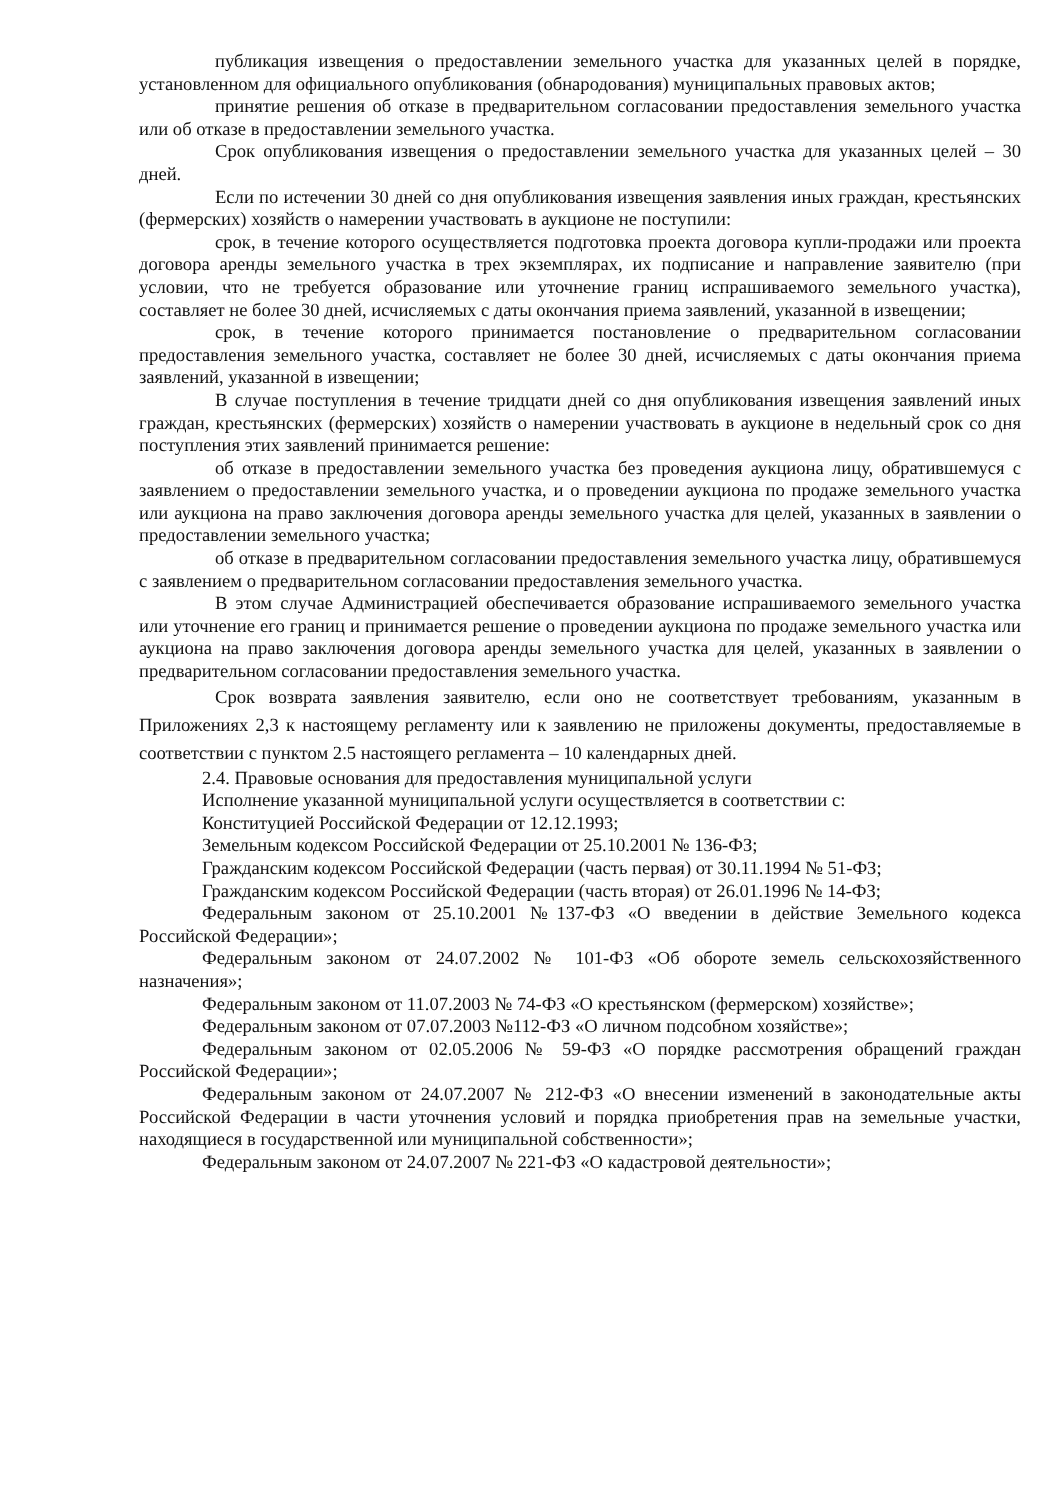публикация извещения о предоставлении земельного участка для указанных целей в порядке, установленном для официального опубликования (обнародования) муниципальных правовых актов;
принятие решения об отказе в предварительном согласовании предоставления земельного участка или об отказе в предоставлении земельного участка.
Срок опубликования извещения о предоставлении земельного участка для указанных целей – 30 дней.
Если по истечении 30 дней со дня опубликования извещения заявления иных граждан, крестьянских (фермерских) хозяйств о намерении участвовать в аукционе не поступили:
срок, в течение которого осуществляется подготовка проекта договора купли-продажи или проекта договора аренды земельного участка в трех экземплярах, их подписание и направление заявителю (при условии, что не требуется образование или уточнение границ испрашиваемого земельного участка), составляет не более 30 дней, исчисляемых с даты окончания приема заявлений, указанной в извещении;
срок, в течение которого принимается постановление о предварительном согласовании предоставления земельного участка, составляет не более 30 дней, исчисляемых с даты окончания приема заявлений, указанной в извещении;
В случае поступления в течение тридцати дней со дня опубликования извещения заявлений иных граждан, крестьянских (фермерских) хозяйств о намерении участвовать в аукционе в недельный срок со дня поступления этих заявлений принимается решение:
об отказе в предоставлении земельного участка без проведения аукциона лицу, обратившемуся с заявлением о предоставлении земельного участка, и о проведении аукциона по продаже земельного участка или аукциона на право заключения договора аренды земельного участка для целей, указанных в заявлении о предоставлении земельного участка;
об отказе в предварительном согласовании предоставления земельного участка лицу, обратившемуся с заявлением о предварительном согласовании предоставления земельного участка.
В этом случае Администрацией обеспечивается образование испрашиваемого земельного участка или уточнение его границ и принимается решение о проведении аукциона по продаже земельного участка или аукциона на право заключения договора аренды земельного участка для целей, указанных в заявлении о предварительном согласовании предоставления земельного участка.
Срок возврата заявления заявителю, если оно не соответствует требованиям, указанным в Приложениях 2,3 к настоящему регламенту или к заявлению не приложены документы, предоставляемые в соответствии с пунктом 2.5 настоящего регламента – 10 календарных дней.
2.4. Правовые основания для предоставления муниципальной услуги
Исполнение указанной муниципальной услуги осуществляется в соответствии с:
Конституцией Российской Федерации от 12.12.1993;
Земельным кодексом Российской Федерации от 25.10.2001 № 136-ФЗ;
Гражданским кодексом Российской Федерации (часть первая) от 30.11.1994 № 51-ФЗ;
Гражданским кодексом Российской Федерации (часть вторая) от 26.01.1996 № 14-ФЗ;
Федеральным законом от 25.10.2001 №137-ФЗ «О введении в действие Земельного кодекса Российской Федерации»;
Федеральным законом от 24.07.2002 № 101-ФЗ «Об обороте земель сельскохозяйственного назначения»;
Федеральным законом от 11.07.2003 № 74-ФЗ «О крестьянском (фермерском) хозяйстве»;
Федеральным законом от 07.07.2003 №112-ФЗ «О личном подсобном хозяйстве»;
Федеральным законом от 02.05.2006 № 59-ФЗ «О порядке рассмотрения обращений граждан Российской Федерации»;
Федеральным законом от 24.07.2007 № 212-ФЗ «О внесении изменений в законодательные акты Российской Федерации в части уточнения условий и порядка приобретения прав на земельные участки, находящиеся в государственной или муниципальной собственности»;
Федеральным законом от 24.07.2007 № 221-ФЗ «О кадастровой деятельности»;